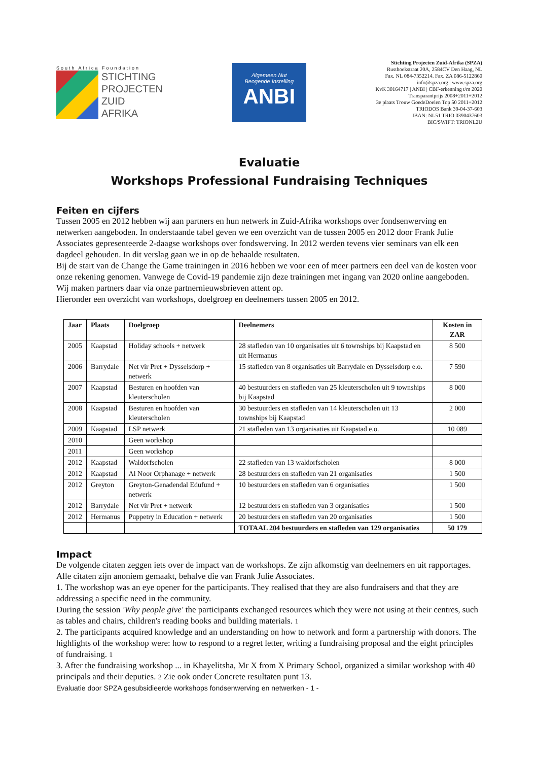South Africa Foundation
STICHTING
PROJECTEN
ZUID
AFRIKA
Algemeen Nut
Beogende Instelling
ANBI
Stichting Projecten Zuid-Afrika (SPZA)
Rusthoekstraat 20A, 2584CV Den Haag, NL
Fax. NL 084-7352214. Fax. ZA 086-5122860
info@spza.org | www.spza.org
KvK 30164717 | ANBI | CBF-erkenning t/m 2020
Transparantprijs 2008+2011+2012
3e plaats Trouw GoedeDoelen Top 50 2011+2012
TRIODOS Bank 39-04-37-603
IBAN: NL51 TRIO 0390437603
BIC/SWIFT: TRIONL2U
Evaluatie
Workshops Professional Fundraising Techniques
Feiten en cijfers
Tussen 2005 en 2012 hebben wij aan partners en hun netwerk in Zuid-Afrika workshops over fondsenwerving en netwerken aangeboden. In onderstaande tabel geven we een overzicht van de tussen 2005 en 2012 door Frank Julie Associates gepresenteerde 2-daagse workshops over fondswerving. In 2012 werden tevens vier seminars van elk een dagdeel gehouden. In dit verslag gaan we in op de behaalde resultaten.
Bij de start van de Change the Game trainingen in 2016 hebben we voor een of meer partners een deel van de kosten voor onze rekening genomen. Vanwege de Covid-19 pandemie zijn deze trainingen met ingang van 2020 online aangeboden. Wij maken partners daar via onze partnernieuwsbrieven attent op.
Hieronder een overzicht van workshops, doelgroep en deelnemers tussen 2005 en 2012.
| Jaar | Plaats | Doelgroep | Deelnemers | Kosten in ZAR |
| --- | --- | --- | --- | --- |
| 2005 | Kaapstad | Holiday schools + netwerk | 28 stafleden van 10 organisaties uit 6 townships bij Kaapstad en uit Hermanus | 8 500 |
| 2006 | Barrydale | Net vir Pret + Dysselsdorp + netwerk | 15 stafleden van 8 organisaties uit Barrydale en Dysselsdorp e.o. | 7 590 |
| 2007 | Kaapstad | Besturen en hoofden van kleuterscholen | 40 bestuurders en stafleden van 25 kleuterscholen uit 9 townships bij Kaapstad | 8 000 |
| 2008 | Kaapstad | Besturen en hoofden van kleuterscholen | 30 bestuurders en stafleden van 14 kleuterscholen uit 13 townships bij Kaapstad | 2 000 |
| 2009 | Kaapstad | LSP netwerk | 21 stafleden van 13 organisaties uit Kaapstad e.o. | 10 089 |
| 2010 | | Geen workshop | | |
| 2011 | | Geen workshop | | |
| 2012 | Kaapstad | Waldorfscholen | 22 stafleden van 13 waldorfscholen | 8 000 |
| 2012 | Kaapstad | Al Noor Orphanage + netwerk | 28 bestuurders en stafleden van 21 organisaties | 1 500 |
| 2012 | Greyton | Greyton-Genadendal Edufund + netwerk | 10 bestuurders en stafleden van 6 organisaties | 1 500 |
| 2012 | Barrydale | Net vir Pret + netwerk | 12 bestuurders en stafleden van 3 organisaties | 1 500 |
| 2012 | Hermanus | Puppetry in Education + netwerk | 20 bestuurders en stafleden van 20 organisaties | 1 500 |
| | | | TOTAAL 204 bestuurders en stafleden van 129 organisaties | 50 179 |
Impact
De volgende citaten zeggen iets over de impact van de workshops. Ze zijn afkomstig van deelnemers en uit rapportages. Alle citaten zijn anoniem gemaakt, behalve die van Frank Julie Associates.
1. The workshop was an eye opener for the participants. They realised that they are also fundraisers and that they are addressing a specific need in the community.
During the session 'Why people give' the participants exchanged resources which they were not using at their centres, such as tables and chairs, children's reading books and building materials. 1
2. The participants acquired knowledge and an understanding on how to network and form a partnership with donors. The highlights of the workshop were: how to respond to a regret letter, writing a fundraising proposal and the eight principles of fundraising. 1
3. After the fundraising workshop ... in Khayelitsha, Mr X from X Primary School, organized a similar workshop with 40 principals and their deputies. 2 Zie ook onder Concrete resultaten punt 13.
Evaluatie door SPZA gesubsidieerde workshops fondsenwerving en netwerken - 1 -